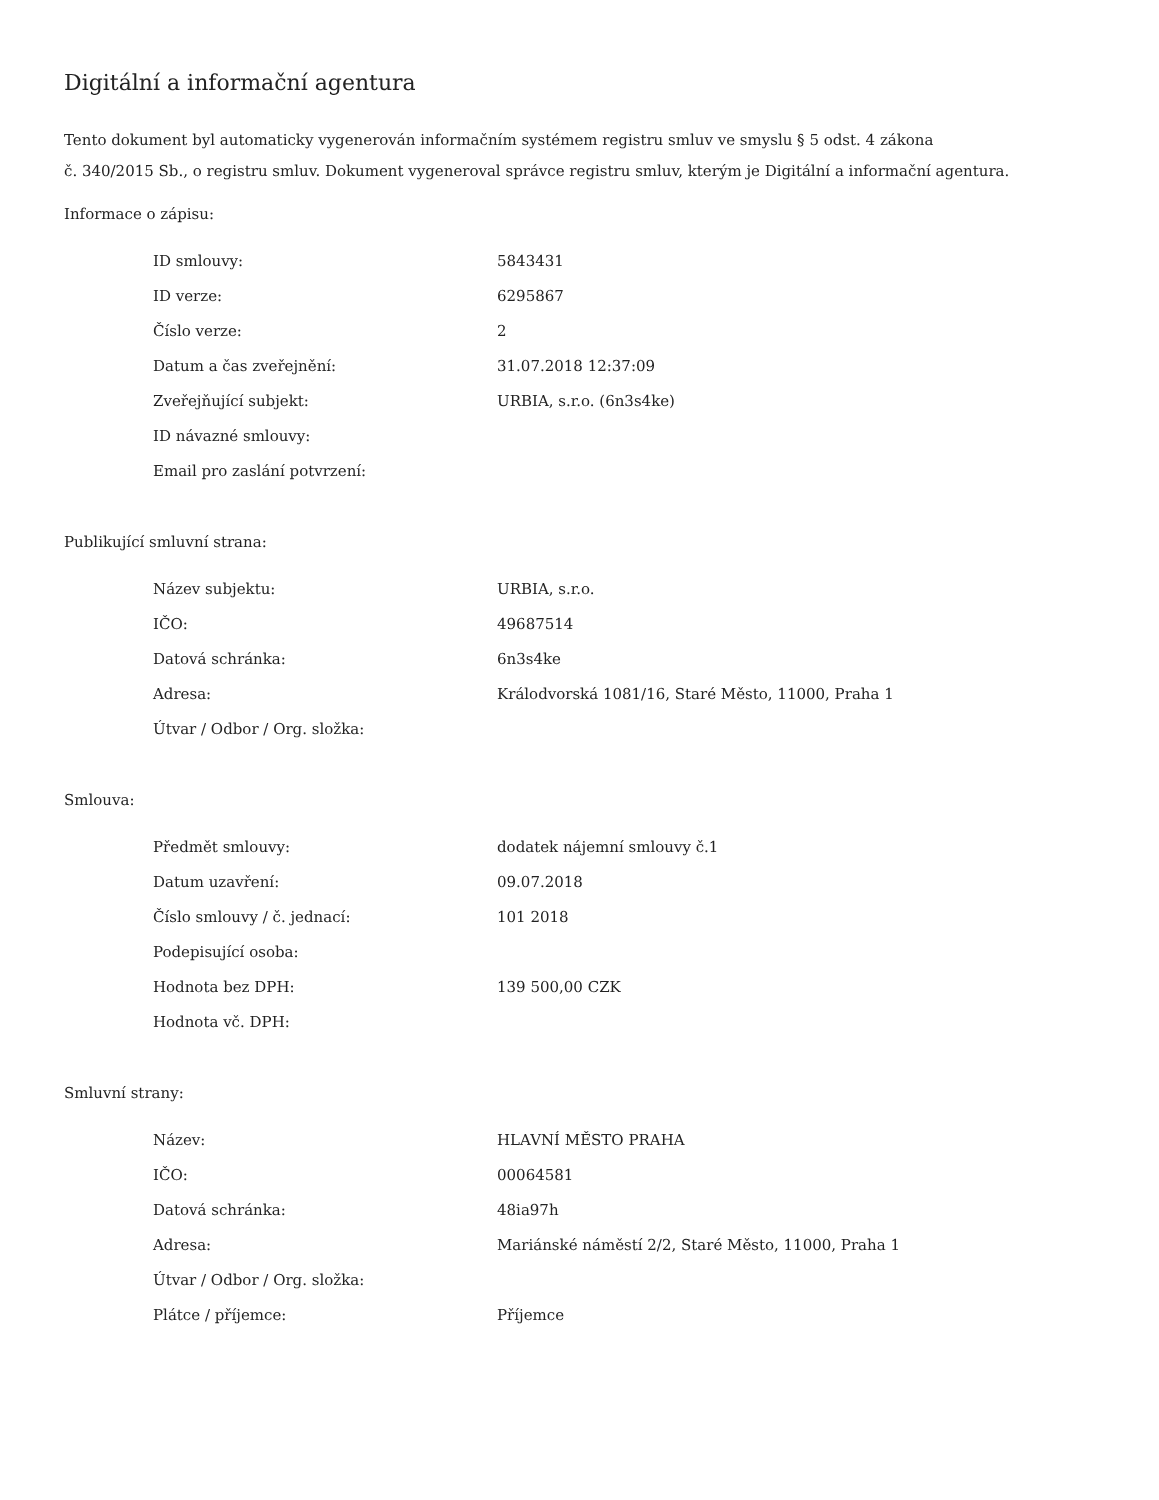Digitální a informační agentura
Tento dokument byl automaticky vygenerován informačním systémem registru smluv ve smyslu § 5 odst. 4 zákona
č. 340/2015 Sb., o registru smluv. Dokument vygeneroval správce registru smluv, kterým je Digitální a informační agentura.
Informace o zápisu:
| ID smlouvy: | 5843431 |
| ID verze: | 6295867 |
| Číslo verze: | 2 |
| Datum a čas zveřejnění: | 31.07.2018 12:37:09 |
| Zveřejňující subjekt: | URBIA, s.r.o. (6n3s4ke) |
| ID návazné smlouvy: | |
| Email pro zaslání potvrzení: | |
Publikující smluvní strana:
| Název subjektu: | URBIA, s.r.o. |
| IČO: | 49687514 |
| Datová schránka: | 6n3s4ke |
| Adresa: | Králodvorská 1081/16, Staré Město, 11000, Praha 1 |
| Útvar / Odbor / Org. složka: | |
Smlouva:
| Předmět smlouvy: | dodatek nájemní smlouvy č.1 |
| Datum uzavření: | 09.07.2018 |
| Číslo smlouvy / č. jednací: | 101 2018 |
| Podepisující osoba: | |
| Hodnota bez DPH: | 139 500,00 CZK |
| Hodnota vč. DPH: | |
Smluvní strany:
| Název: | HLAVNÍ MĚSTO PRAHA |
| IČO: | 00064581 |
| Datová schránka: | 48ia97h |
| Adresa: | Mariánské náměstí 2/2, Staré Město, 11000, Praha 1 |
| Útvar / Odbor / Org. složka: | |
| Plátce / příjemce: | Příjemce |